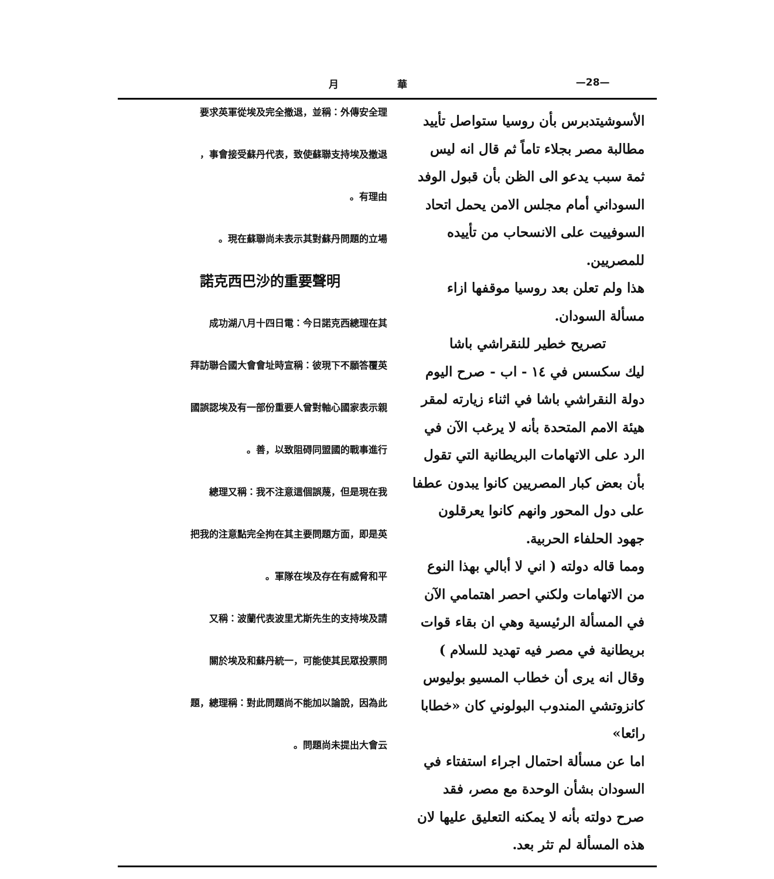月 華 —28—
الأسوشيتدبرس بأن روسيا ستواصل تأييد مطالبة مصر بجلاء تاماً ثم قال انه ليس ثمة سبب يدعو الى الظن بأن قبول الوفد السوداني أمام مجلس الامن يحمل اتحاد السوفييت على الانسحاب من تأييده للمصريين.
هذا ولم تعلن بعد روسيا موقفها ازاء مسألة السودان.
تصريح خطير للنقراشي باشا
ليك سكسس في ١٤ - اب - صرح اليوم دولة النقراشي باشا في اثناء زيارته لمقر هيئة الامم المتحدة بأنه لا يرغب الآن في الرد على الاتهامات البريطانية التي تقول بأن بعض كبار المصريين كانوا يبدون عطفا على دول المحور وانهم كانوا يعرقلون جهود الحلفاء الحربية.
ومما قاله دولته ( اني لا أبالي بهذا النوع من الاتهامات ولكني احصر اهتمامي الآن في المسألة الرئيسية وهي ان بقاء قوات بريطانية في مصر فيه تهديد للسلام )
وقال انه يرى أن خطاب المسيو بوليوس كانزوتشي المندوب البولوني كان «خطابا رائعا»
اما عن مسألة احتمال اجراء استفتاء في السودان بشأن الوحدة مع مصر، فقد صرح دولته بأنه لا يمكنه التعليق عليها لان هذه المسألة لم تثر بعد.
要求英軍從埃及完全撤退，並稱：外傳安全理
事會接受蘇丹代表，致使蘇聯支持埃及撤退，
有理由。
現在蘇聯尚未表示其對蘇丹問題的立場。
諾克西巴沙的重要聲明
成功湖八月十四日電：今日諾克西總理在其
拜訪聯合國大會會址時宣稱：彼現下不願答覆英
國誤認埃及有一部份重要人曾對軸心國家表示親
善，以致阻碍同盟國的戰事進行。
總理又稱：我不注意這個誤蔑，但是現在我
把我的注意點完全拘在其主要問題方面，即是英
軍隊在埃及存在有威脅和平。
又稱：波蘭代表波里尤斯先生的支持埃及請
關於埃及和蘇丹統一，可能使其民眾投票問
題，總理稱：對此問題尚不能加以論說，因為此
問題尚未提出大會云。